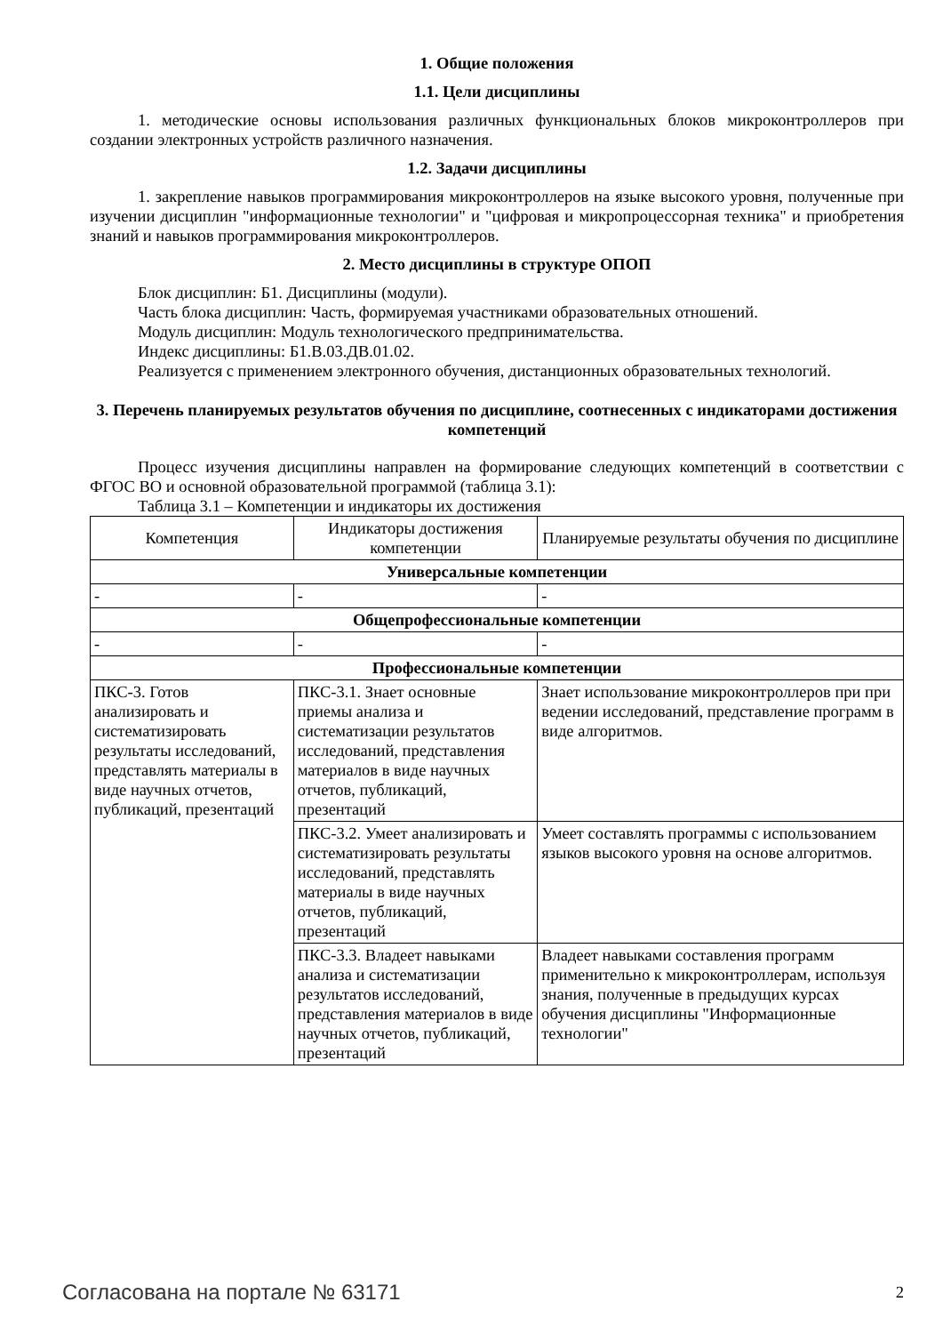1. Общие положения
1.1. Цели дисциплины
1. методические основы использования различных функциональных блоков микроконтроллеров при создании электронных устройств различного назначения.
1.2. Задачи дисциплины
1. закрепление навыков программирования микроконтроллеров на языке высокого уровня, полученные при изучении дисциплин "информационные технологии" и "цифровая и микропроцессорная техника" и приобретения знаний и навыков программирования микроконтроллеров.
2. Место дисциплины в структуре ОПОП
Блок дисциплин: Б1. Дисциплины (модули).
Часть блока дисциплин: Часть, формируемая участниками образовательных отношений.
Модуль дисциплин: Модуль технологического предпринимательства.
Индекс дисциплины: Б1.В.03.ДВ.01.02.
Реализуется с применением электронного обучения, дистанционных образовательных технологий.
3. Перечень планируемых результатов обучения по дисциплине, соотнесенных с индикаторами достижения компетенций
Процесс изучения дисциплины направлен на формирование следующих компетенций в соответствии с ФГОС ВО и основной образовательной программой (таблица 3.1):
Таблица 3.1 – Компетенции и индикаторы их достижения
| Компетенция | Индикаторы достижения компетенции | Планируемые результаты обучения по дисциплине |
| --- | --- | --- |
| Универсальные компетенции | | |
| - | - | - |
| Общепрофессиональные компетенции | | |
| - | - | - |
| Профессиональные компетенции | | |
| ПКС-3. Готов анализировать и систематизировать результаты исследований, представлять материалы в виде научных отчетов, публикаций, презентаций | ПКС-3.1. Знает основные приемы анализа и систематизации результатов исследований, представления материалов в виде научных отчетов, публикаций, презентаций | Знает использование микроконтроллеров при при ведении исследований, представление программ в виде алгоритмов. |
| | ПКС-3.2. Умеет анализировать и систематизировать результаты исследований, представлять материалы в виде научных отчетов, публикаций, презентаций | Умеет составлять программы с использованием языков высокого уровня на основе алгоритмов. |
| | ПКС-3.3. Владеет навыками анализа и систематизации результатов исследований, представления материалов в виде научных отчетов, публикаций, презентаций | Владеет навыками составления программ применительно к микроконтроллерам, используя знания, полученные в предыдущих курсах обучения дисциплины "Информационные технологии" |
Согласована на портале № 63171 2